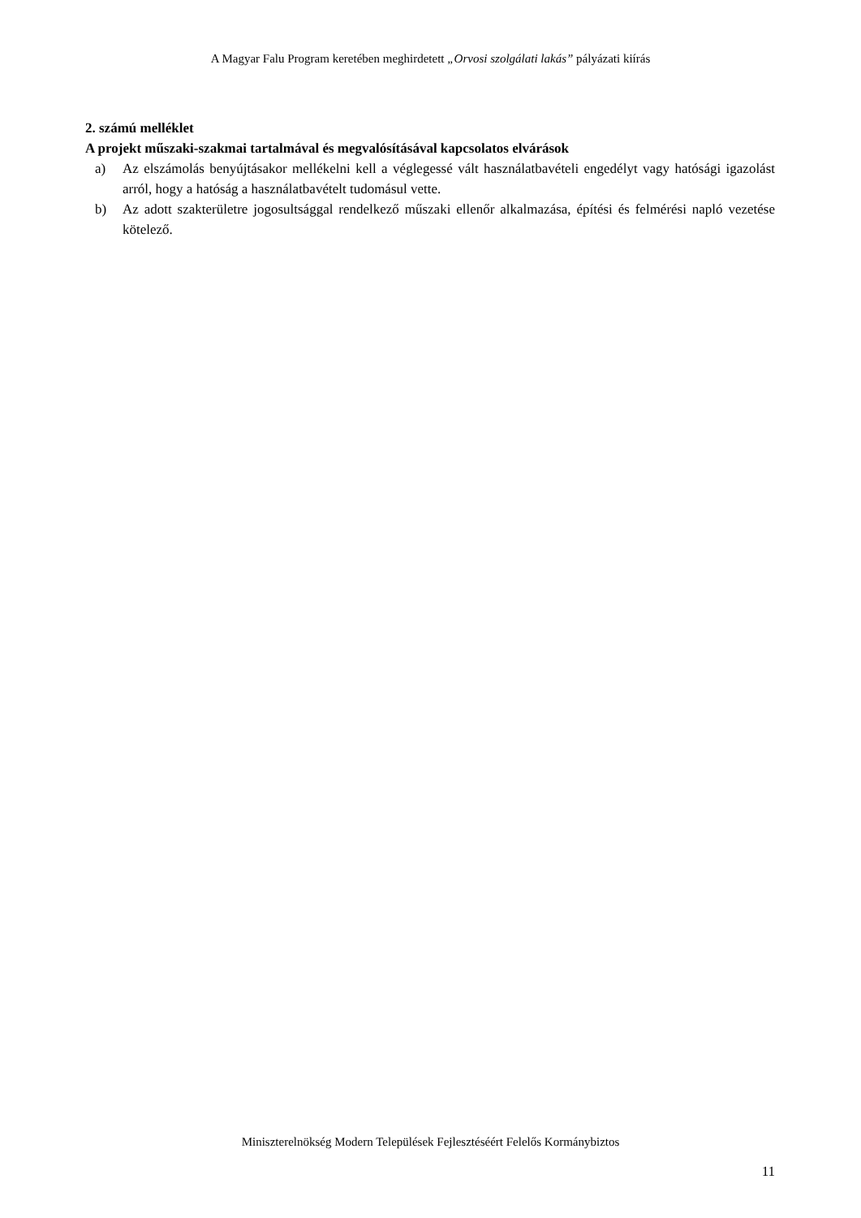A Magyar Falu Program keretében meghirdetett „Orvosi szolgálati lakás” pályázati kiírás
2. számú melléklet
A projekt műszaki-szakmai tartalmával és megvalósításával kapcsolatos elvárások
a) Az elszámolás benyújtásakor mellékelni kell a véglegessé vált használatbavételi engedélyt vagy hatósági igazolást arról, hogy a hatóság a használatbavételt tudomásul vette.
b) Az adott szakterületre jogosultsággal rendelkező műszaki ellenőr alkalmazása, építési és felmérési napló vezetése kötelező.
Miniszterelnökség Modern Települések Fejlesztéséért Felelős Kormánybiztos
11